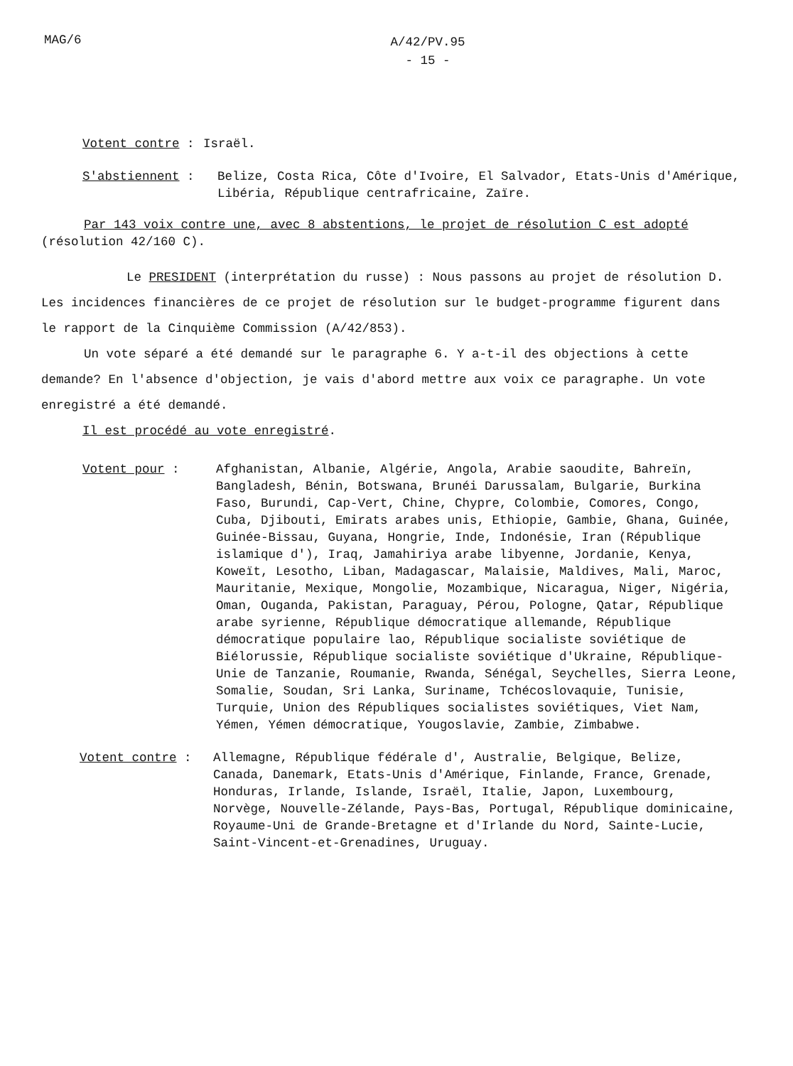MAG/6
A/42/PV.95
- 15 -
Votent contre : Israël.
S'abstiennent : Belize, Costa Rica, Côte d'Ivoire, El Salvador, Etats-Unis d'Amérique, Libéria, République centrafricaine, Zaïre.
Par 143 voix contre une, avec 8 abstentions, le projet de résolution C est adopté (résolution 42/160 C).
Le PRESIDENT (interprétation du russe) : Nous passons au projet de résolution D. Les incidences financières de ce projet de résolution sur le budget-programme figurent dans le rapport de la Cinquième Commission (A/42/853).
Un vote séparé a été demandé sur le paragraphe 6. Y a-t-il des objections à cette demande? En l'absence d'objection, je vais d'abord mettre aux voix ce paragraphe. Un vote enregistré a été demandé.
Il est procédé au vote enregistré.
Votent pour : Afghanistan, Albanie, Algérie, Angola, Arabie saoudite, Bahreïn, Bangladesh, Bénin, Botswana, Brunéi Darussalam, Bulgarie, Burkina Faso, Burundi, Cap-Vert, Chine, Chypre, Colombie, Comores, Congo, Cuba, Djibouti, Emirats arabes unis, Ethiopie, Gambie, Ghana, Guinée, Guinée-Bissau, Guyana, Hongrie, Inde, Indonésie, Iran (République islamique d'), Iraq, Jamahiriya arabe libyenne, Jordanie, Kenya, Koweït, Lesotho, Liban, Madagascar, Malaisie, Maldives, Mali, Maroc, Mauritanie, Mexique, Mongolie, Mozambique, Nicaragua, Niger, Nigéria, Oman, Ouganda, Pakistan, Paraguay, Pérou, Pologne, Qatar, République arabe syrienne, République démocratique allemande, République démocratique populaire lao, République socialiste soviétique de Biélorussie, République socialiste soviétique d'Ukraine, République-Unie de Tanzanie, Roumanie, Rwanda, Sénégal, Seychelles, Sierra Leone, Somalie, Soudan, Sri Lanka, Suriname, Tchécoslovaquie, Tunisie, Turquie, Union des Républiques socialistes soviétiques, Viet Nam, Yémen, Yémen démocratique, Yougoslavie, Zambie, Zimbabwe.
Votent contre : Allemagne, République fédérale d', Australie, Belgique, Belize, Canada, Danemark, Etats-Unis d'Amérique, Finlande, France, Grenade, Honduras, Irlande, Islande, Israël, Italie, Japon, Luxembourg, Norvège, Nouvelle-Zélande, Pays-Bas, Portugal, République dominicaine, Royaume-Uni de Grande-Bretagne et d'Irlande du Nord, Sainte-Lucie, Saint-Vincent-et-Grenadines, Uruguay.